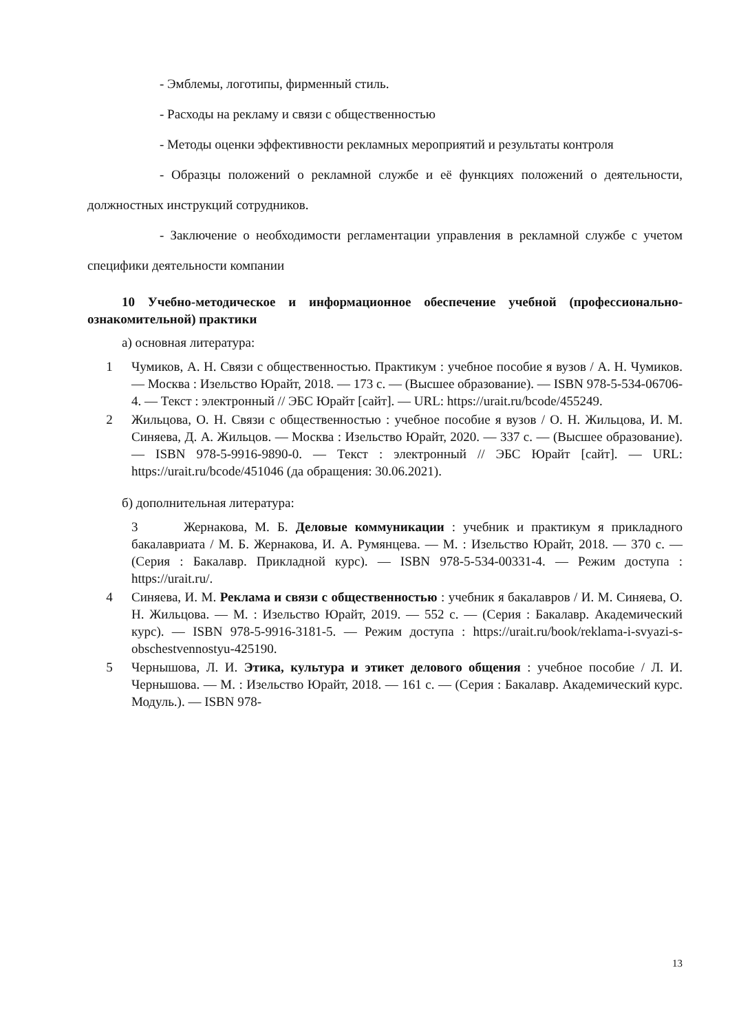- Эмблемы, логотипы, фирменный стиль.
- Расходы на рекламу и связи с общественностью
- Методы оценки эффективности рекламных мероприятий и результаты контроля
- Образцы положений о рекламной службе и её функциях положений о деятельности, должностных инструкций сотрудников.
- Заключение о необходимости регламентации управления в рекламной службе с учетом специфики деятельности компании
10 Учебно-методическое и информационное обеспечение учебной (профессионально-ознакомительной) практики
а) основная литература:
1 Чумиков, А. Н. Связи с общественностью. Практикум : учебное пособие я вузов / А. Н. Чумиков. — Москва : Изельство Юрайт, 2018. — 173 с. — (Высшее образование). — ISBN 978-5-534-06706-4. — Текст : электронный // ЭБС Юрайт [сайт]. — URL: https://urait.ru/bcode/455249.
2 Жильцова, О. Н. Связи с общественностью : учебное пособие я вузов / О. Н. Жильцова, И. М. Синяева, Д. А. Жильцов. — Москва : Изельство Юрайт, 2020. — 337 с. — (Высшее образование). — ISBN 978-5-9916-9890-0. — Текст : электронный // ЭБС Юрайт [сайт]. — URL: https://urait.ru/bcode/451046 (да обращения: 30.06.2021).
б) дополнительная литература:
3 Жернакова, М. Б. Деловые коммуникации : учебник и практикум я прикладного бакалавриата / М. Б. Жернакова, И. А. Румянцева. — М. : Изельство Юрайт, 2018. — 370 с. — (Серия : Бакалавр. Прикладной курс). — ISBN 978-5-534-00331-4. — Режим доступа : https://urait.ru/.
4 Синяева, И. М. Реклама и связи с общественностью : учебник я бакалавров / И. М. Синяева, О. Н. Жильцова. — М. : Изельство Юрайт, 2019. — 552 с. — (Серия : Бакалавр. Академический курс). — ISBN 978-5-9916-3181-5. — Режим доступа : https://urait.ru/book/reklama-i-svyazi-s-obschestvennostyu-425190.
5 Чернышова, Л. И. Этика, культура и этикет делового общения : учебное пособие / Л. И. Чернышова. — М. : Изельство Юрайт, 2018. — 161 с. — (Серия : Бакалавр. Академический курс. Модуль.). — ISBN 978-
13